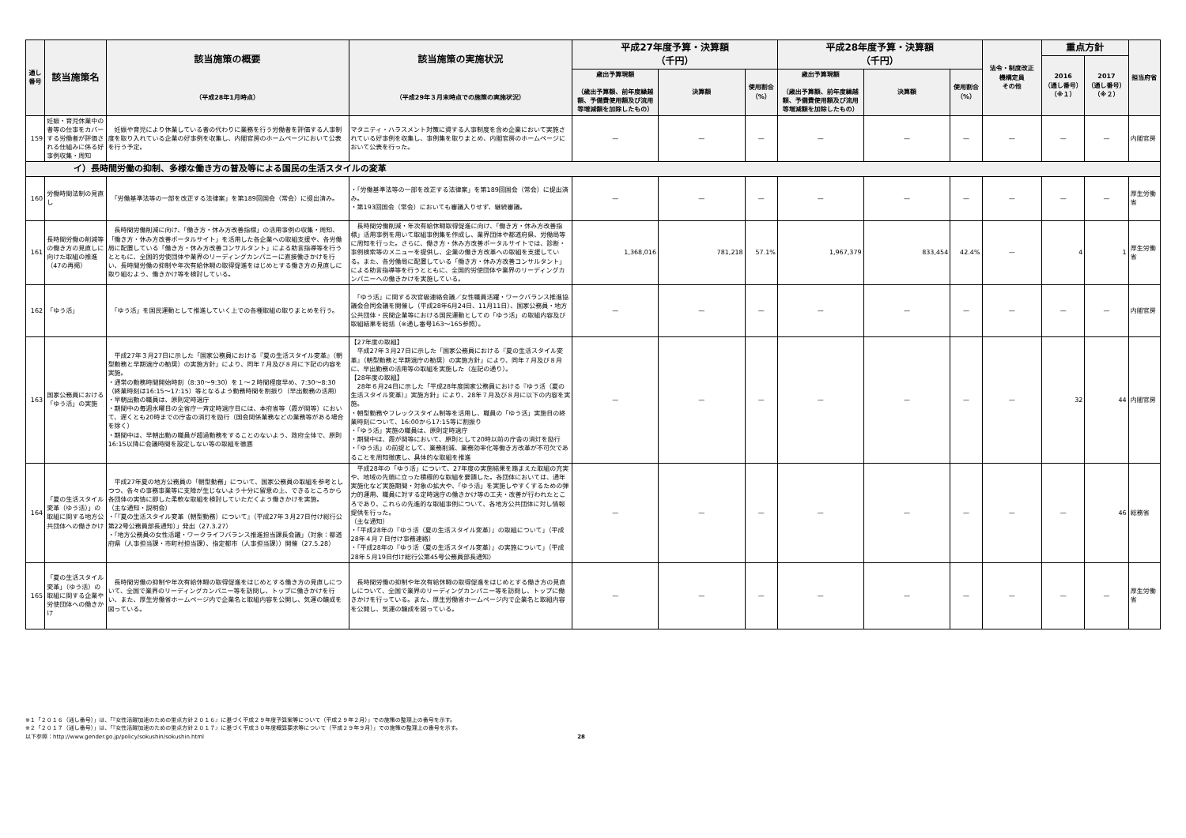| 通し番号 | 該当施策名 | 該当施策の概要 （平成28年1月時点） | 該当施策の実施状況 （平成29年３月末時点での施策の実施状況） | 平成27年度予算・決算額 （千円） | | | 平成28年度予算・決算額 （千円） | | | 法令・制度改正 機構定員 その他 | 重点方針 | | 担当府省 |
| --- | --- | --- | --- | --- | --- | --- | --- | --- | --- | --- | --- | --- | --- |
| | | | | | | | | | | | 2016 （通し番号） （※１） | 2017 （通し番号） （※２） | |
| | | | | 歳出予算現額 （歳出予算額、前年度繰越額、予備費使用額及び流用等増減額を加除したもの） | 決算額 | 使用割合 （%） | 歳出予算現額 （歳出予算額、前年度繰越額、予備費使用額及び流用等増減額を加除したもの） | 決算額 | 使用割合 （%） | | | | |
| 159 | 妊娠・育児休業中の者等の仕事をカバーする労働者が評価される仕組みに係る好事例収集・周知 | 妊娠や育児により休業している者の代わりに業務を行う労働者を評価する人事制度を取り入れている企業の好事例を収集し、内閣官房のホームページにおいて公表を行う予定。 | マタニティ・ハラスメント対策に資する人事制度を含め企業において実施されている好事例を収集し、事例集を取りまとめ、内閣官房のホームページにおいて公表を行った。 | — | — | — | — | — | — | — | — | — | 内閣官房 |
| イ）長時間労働の抑制、多様な働き方の普及等による国民の生活スタイルの変革 | | | | | | | | | | | | | |
| 160 | 労働時間法制の見直し | 「労働基準法等の一部を改正する法律案」を第189回国会（常会）に提出済み。 | ・「労働基準法等の一部を改正する法律案」を第189回国会（常会）に提出済み。 ・第193回国会（常会）においても審議入りせず、継続審議。 | — | — | — | — | — | — | — | — | — | 厚生労働省 |
| 161 | 長時間労働の削減等の働き方の見直しに向けた取組の推進（47の再掲） | 長時間労働削減に向け、「働き方・休み方改善指標」の活用事例の収集・周知、「働き方・休み方改善ポータルサイト」を活用した各企業への取組支援や、各労働局に配置している「働き方・休み方改善コンサルタント」による助言指導等を行うとともに、全国的労使団体や業界のリーディングカンパニーに直接働きかけを行い、長時間労働の抑制や年次有給休暇の取得促進をはじめとする働き方の見直しに取り組むよう、働きかけ等を検討している。 | 長時間労働削減・年次有給休暇取得促進に向け、「働き方・休み方改善指標」活用事例を用いて取組事例集を作成し、業界団体や都道府県、労働局等に周知を行った。さらに、働き方・休み方改善ポータルサイトでは、診断・事例検索等のメニューを提供し、企業の働き方改革への取組を支援している。また、各労働局に配置している「働き方・休み方改善コンサルタント」による助言指導等を行うとともに、全国的労使団体や業界のリーディングカンパニーへの働きかけを実施している。 | 1,368,016 | 781,218 | 57.1% | 1,967,379 | 833,454 | 42.4% | — | 4 | 1 | 厚生労働省 |
| 162 | 「ゆう活」 | 「ゆう活」を国民運動として推進していく上での各種取組の取りまとめを行う。 | 「ゆう活」に関する次官級連絡会議／女性職員活躍・ワークバランス推進協議会合同会議を開催し（平成28年6月24日、11月11日）、国家公務員・地方公共団体・民間企業等における国民運動としての「ゆう活」の取組内容及び取組結果を総括（※通し番号163～165参照）。 | — | — | — | — | — | — | — | — | — | 内閣官房 |
| 163 | 国家公務員における「ゆう活」の実施 | 平成27年３月27日に示した「国家公務員における『夏の生活スタイル変革』（朝型勤務と早期退庁の勧奨）の実施方針」により、同年７月及び８月に下記の内容を実施。 ・通常の勤務時間開始時刻（8:30～9:30）を１～２時間程度早め、7:30～8:30（終業時刻は16:15～17:15）等となるよう勤務時間を割振り（早出勤務の活用） ・早朝出勤の職員は、原則定時退庁 ・期間中の毎週水曜日の全省庁一斉定時退庁日には、本府省等（霞が関等）において、遅くとも20時までの庁舎の消灯を励行（国会関係業務などの業務等がある場合を除く） ・期間中は、早朝出勤の職員が超過勤務をすることのないよう、政府全体で、原則16:15以降に会議時間を設定しない等の取組を徹底 | 【27年度の取組】 平成27年３月27日に示した「国家公務員における『夏の生活スタイル変革』（朝型勤務と早期退庁の勧奨）の実施方針」により、同年７月及び８月に、早出勤務の活用等の取組を実施した（左記の通り）。 【28年度の取組】 28年６月24日に示した「平成28年度国家公務員における『ゆう活（夏の生活スタイル変革）』実施方針」により、28年７月及び８月に以下の内容を実施。 ・朝型勤務やフレックスタイム制等を活用し、職員の「ゆう活」実施日の終業時刻について、16:00から17:15等に割振り ・「ゆう活」実施の職員は、原則定時退庁 ・期間中は、霞が関等において、原則として20時以前の庁舎の消灯を励行 ・「ゆう活」の前提として、業務削減、業務効率化等働き方改革が不可欠であることを周知徹底し、具体的な取組を推進 | — | — | — | — | — | — | — | 32 | 44 | 内閣官房 |
| 164 | 「夏の生活スタイル変革（ゆう活）」の取組に関する地方公共団体への働きかけ | 平成27年夏の地方公務員の「朝型勤務」について、国家公務員の取組を参考としつつ、各々の事務事業等に支障が生じないよう十分に留意の上、できるところから各団体の実情に即した柔軟な取組を検討していただくよう働きかけを実施。 （主な通知・説明会） ・「『夏の生活スタイル変革（朝型勤務）について』（平成27年３月27日付け総行公第22号公務員部長通知）」発出（27.3.27） ・「地方公務員の女性活躍・ワークライフバランス推進担当課長会議」（対象：都道府県（人事担当課・市町村担当課）、指定都市（人事担当課））開催（27.5.28） | 平成28年の「ゆう活」について、27年度の実施結果を踏まえた取組の充実や、地域の先頭に立った積極的な取組を要請した。各団体においては、通年実施化など実施期間・対象の拡大や、「ゆう活」を実施しやすくするための弾力的運用、職員に対する定時退庁の働きかけ等の工夫・改善が行われたところであり、これらの先進的な取組事例について、各地方公共団体に対し情報提供を行った。 （主な通知） ・「平成28年の『ゆう活（夏の生活スタイル変革）』の取組について」（平成28年４月７日付け事務連絡） ・「平成28年の『ゆう活（夏の生活スタイル変革）』の実施について」（平成28年５月19日付け総行公第45号公務員部長通知） | — | — | — | — | — | — | — | — | 46 | 総務省 |
| 165 | 「夏の生活スタイル変革」（ゆう活）の取組に関する企業や労使団体への働きかけ | 長時間労働の抑制や年次有給休暇の取得促進をはじめとする働き方の見直しについて、全国で業界のリーディングカンパニー等を訪問し、トップに働きかけを行い、また、厚生労働省ホームページ内で企業名と取組内容を公開し、気運の醸成を図っている。 | 長時間労働の抑制や年次有給休暇の取得促進をはじめとする働き方の見直しについて、全国で業界のリーディングカンパニー等を訪問し、トップに働きかけを行っている。また、厚生労働省ホームページ内で企業名と取組内容を公開し、気運の醸成を図っている。 | — | — | — | — | — | — | — | — | — | 厚生労働省 |
※１「２０１６（通し番号）」は、「『女性活躍加速のための重点方針２０１６』に基づく平成２９年度予算案等について（平成２９年２月）」での施策の整理上の番号を示す。
※２「２０１７（通し番号）」は、「『女性活躍加速のための重点方針２０１７』に基づく平成３０年度概算要求等について（平成２９年９月）」での施策の整理上の番号を示す。
以下参照：http://www.gender.go.jp/policy/sokushin/sokushin.html 28